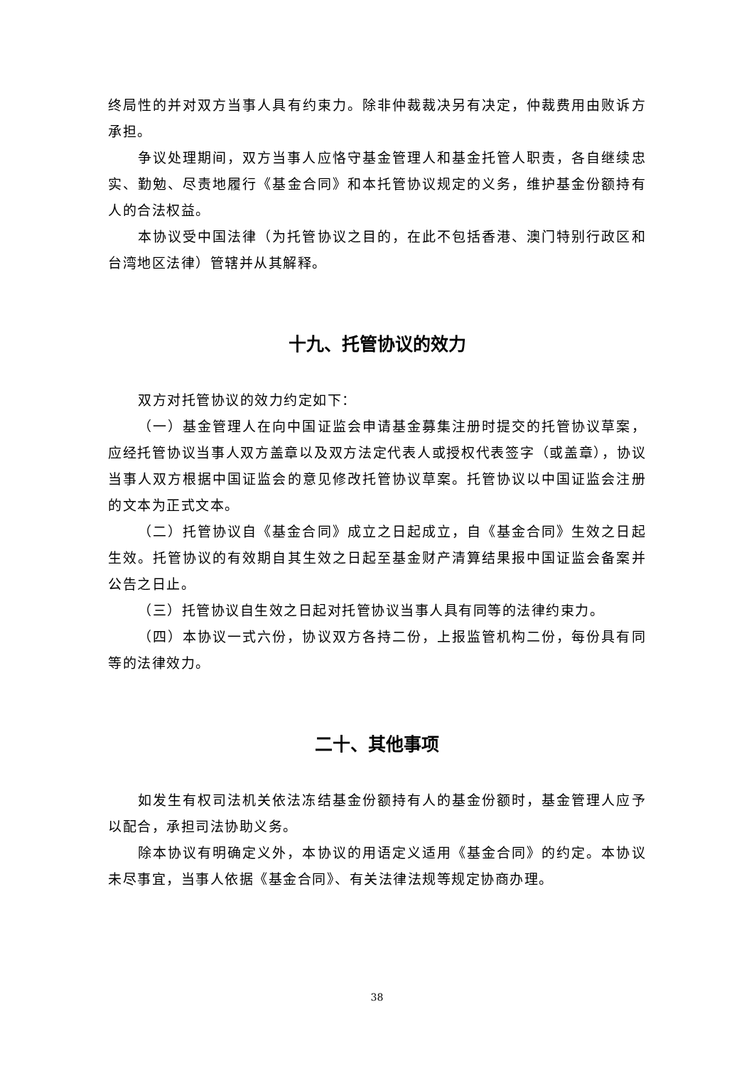终局性的并对双方当事人具有约束力。除非仲裁裁决另有决定，仲裁费用由败诉方承担。
争议处理期间，双方当事人应恪守基金管理人和基金托管人职责，各自继续忠实、勤勉、尽责地履行《基金合同》和本托管协议规定的义务，维护基金份额持有人的合法权益。
本协议受中国法律（为托管协议之目的，在此不包括香港、澳门特别行政区和台湾地区法律）管辖并从其解释。
十九、托管协议的效力
双方对托管协议的效力约定如下：
（一）基金管理人在向中国证监会申请基金募集注册时提交的托管协议草案，应经托管协议当事人双方盖章以及双方法定代表人或授权代表签字（或盖章），协议当事人双方根据中国证监会的意见修改托管协议草案。托管协议以中国证监会注册的文本为正式文本。
（二）托管协议自《基金合同》成立之日起成立，自《基金合同》生效之日起生效。托管协议的有效期自其生效之日起至基金财产清算结果报中国证监会备案并公告之日止。
（三）托管协议自生效之日起对托管协议当事人具有同等的法律约束力。
（四）本协议一式六份，协议双方各持二份，上报监管机构二份，每份具有同等的法律效力。
二十、其他事项
如发生有权司法机关依法冻结基金份额持有人的基金份额时，基金管理人应予以配合，承担司法协助义务。
除本协议有明确定义外，本协议的用语定义适用《基金合同》的约定。本协议未尽事宜，当事人依据《基金合同》、有关法律法规等规定协商办理。
38